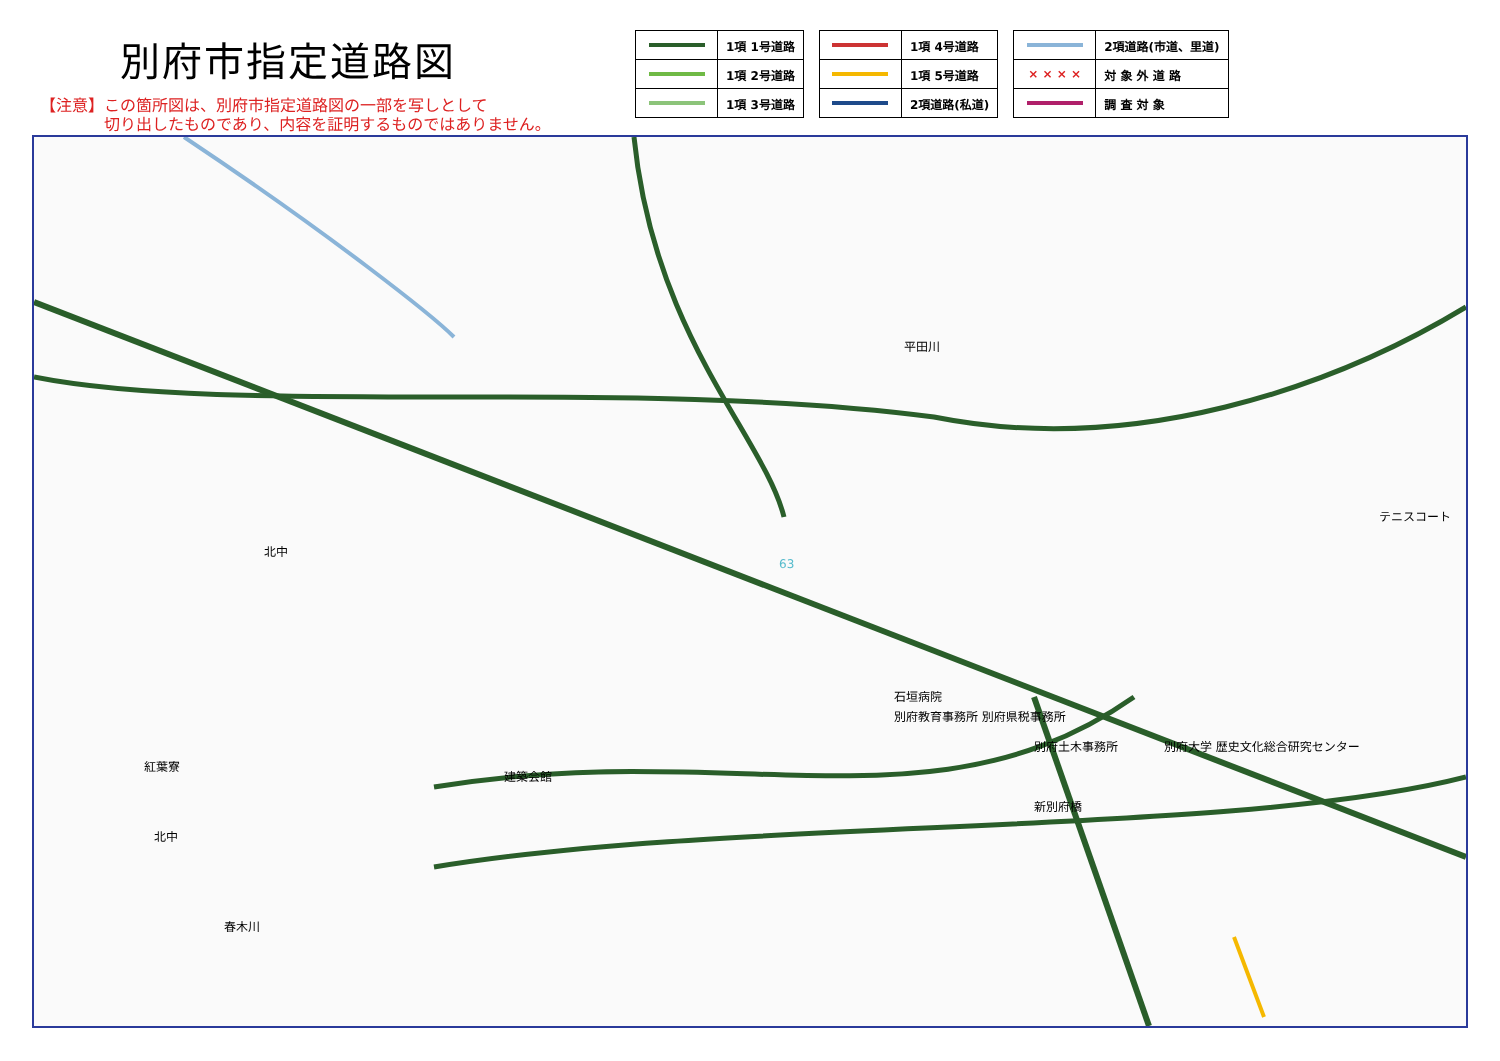別府市指定道路図
【注意】この箇所図は、別府市指定道路図の一部を写しとして
　　　　切り出したものであり、内容を証明するものではありません。
| | 1項 1号道路 |
| | 1項 2号道路 |
| | 1項 3号道路 |
| | 1項 4号道路 |
| | 1項 5号道路 |
| | 2項道路(私道) |
| | 2項道路(市道、里道) |
| × × × × | 対 象 外 道 路 |
| | 調 査 対 象 |
北中
63
テニスコート
石垣病院
別府教育事務所 別府県税事務所
別府土木事務所 別府大学 歴史文化総合研究センター
紅葉寮
建築会館
新別府橋
北中
春木川
平田川